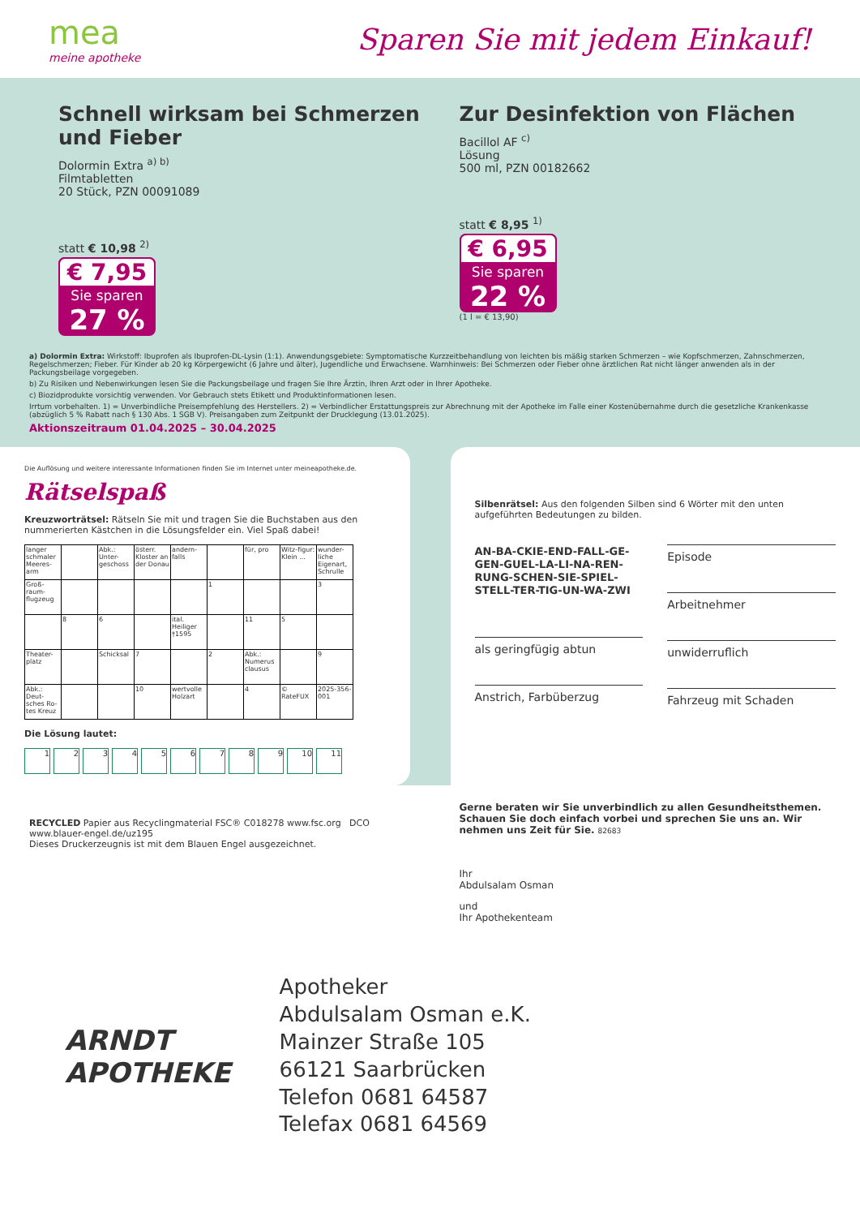mea
meine apotheke
Sparen Sie mit jedem Einkauf!
Schnell wirksam bei Schmerzen und Fieber
Dolormin Extra <sup>a) b)</sup>
Filmtabletten
20 Stück, PZN 00091089
statt € 10,98 <sup>2)</sup>
€ 7,95
Sie sparen
27 %
Zur Desinfektion von Flächen
Bacillol AF <sup>c)</sup>
Lösung
500 ml, PZN 00182662
statt € 8,95 <sup>1)</sup>
€ 6,95
Sie sparen
22 %
(1 l = € 13,90)
a) Dolormin Extra: Wirkstoff: Ibuprofen als Ibuprofen-DL-Lysin (1:1). Anwendungsgebiete: Symptomatische Kurzzeitbehandlung von leichten bis mäßig starken Schmerzen – wie Kopfschmerzen, Zahnschmerzen, Regelschmerzen; Fieber. Für Kinder ab 20 kg Körpergewicht (6 Jahre und älter), Jugendliche und Erwachsene. Warnhinweis: Bei Schmerzen oder Fieber ohne ärztlichen Rat nicht länger anwenden als in der Packungsbeilage vorgegeben.
b) Zu Risiken und Nebenwirkungen lesen Sie die Packungsbeilage und fragen Sie Ihre Ärztin, Ihren Arzt oder in Ihrer Apotheke.
c) Biozidprodukte vorsichtig verwenden. Vor Gebrauch stets Etikett und Produktinformationen lesen.
Irrtum vorbehalten. 1) = Unverbindliche Preisempfehlung des Herstellers. 2) = Verbindlicher Erstattungspreis zur Abrechnung mit der Apotheke im Falle einer Kostenübernahme durch die gesetzliche Krankenkasse (abzüglich 5 % Rabatt nach § 130 Abs. 1 SGB V). Preisangaben zum Zeitpunkt der Drucklegung (13.01.2025).
Aktionszeitraum 01.04.2025 – 30.04.2025
Die Auflösung und weitere interessante Informationen finden Sie im Internet unter meineapotheke.de.
Rätselspaß
Kreuzworträtsel: Rätseln Sie mit und tragen Sie die Buchstaben aus den nummerierten Kästchen in die Lösungsfelder ein. Viel Spaß dabei!
| langer schmaler Meeres-arm | | Abk.: Unter-geschoss | österr. Kloster an der Donau | andern-falls | | für, pro | Witz-figur: Klein ... | wunder-liche Eigenart, Schrulle |
| Groß-raum-flugzeug | | | | | 1 | | | 3 |
| | 8 | 6 | | ital. Heiliger †1595 | | 11 | 5 | |
| Theater-platz | | Schicksal | 7 | | 2 | Abk.: Numerus clausus | | 9 |
| Abk.: Deut-sches Ro-tes Kreuz | | | 10 | wertvolle Holzart | | 4 | © RateFUX | 2025-356-001 |
Die Lösung lautet:
123456789 10 11
Silbenrätsel: Aus den folgenden Silben sind 6 Wörter mit den unten aufgeführten Bedeutungen zu bilden.
AN-BA-CKIE-END-FALL-GE-GEN-GUEL-LA-LI-NA-REN-RUNG-SCHEN-SIE-SPIEL-STELL-TER-TIG-UN-WA-ZWI
als geringfügig abtun
Anstrich, Farbüberzug
Episode
Arbeitnehmer
unwiderruflich
Fahrzeug mit Schaden
RECYCLED Papier aus Recyclingmaterial FSC® C018278 www.fsc.org DCO www.blauer-engel.de/uz195
Dieses Druckerzeugnis ist mit dem Blauen Engel ausgezeichnet.
Gerne beraten wir Sie unverbindlich zu allen Gesundheitsthemen. Schauen Sie doch einfach vorbei und sprechen Sie uns an. Wir nehmen uns Zeit für Sie. 82683
Ihr
Abdulsalam Osman
und
Ihr Apothekenteam
ARNDT
APOTHEKE
Apotheker
Abdulsalam Osman e.K.
Mainzer Straße 105
66121 Saarbrücken
Telefon 0681 64587
Telefax 0681 64569